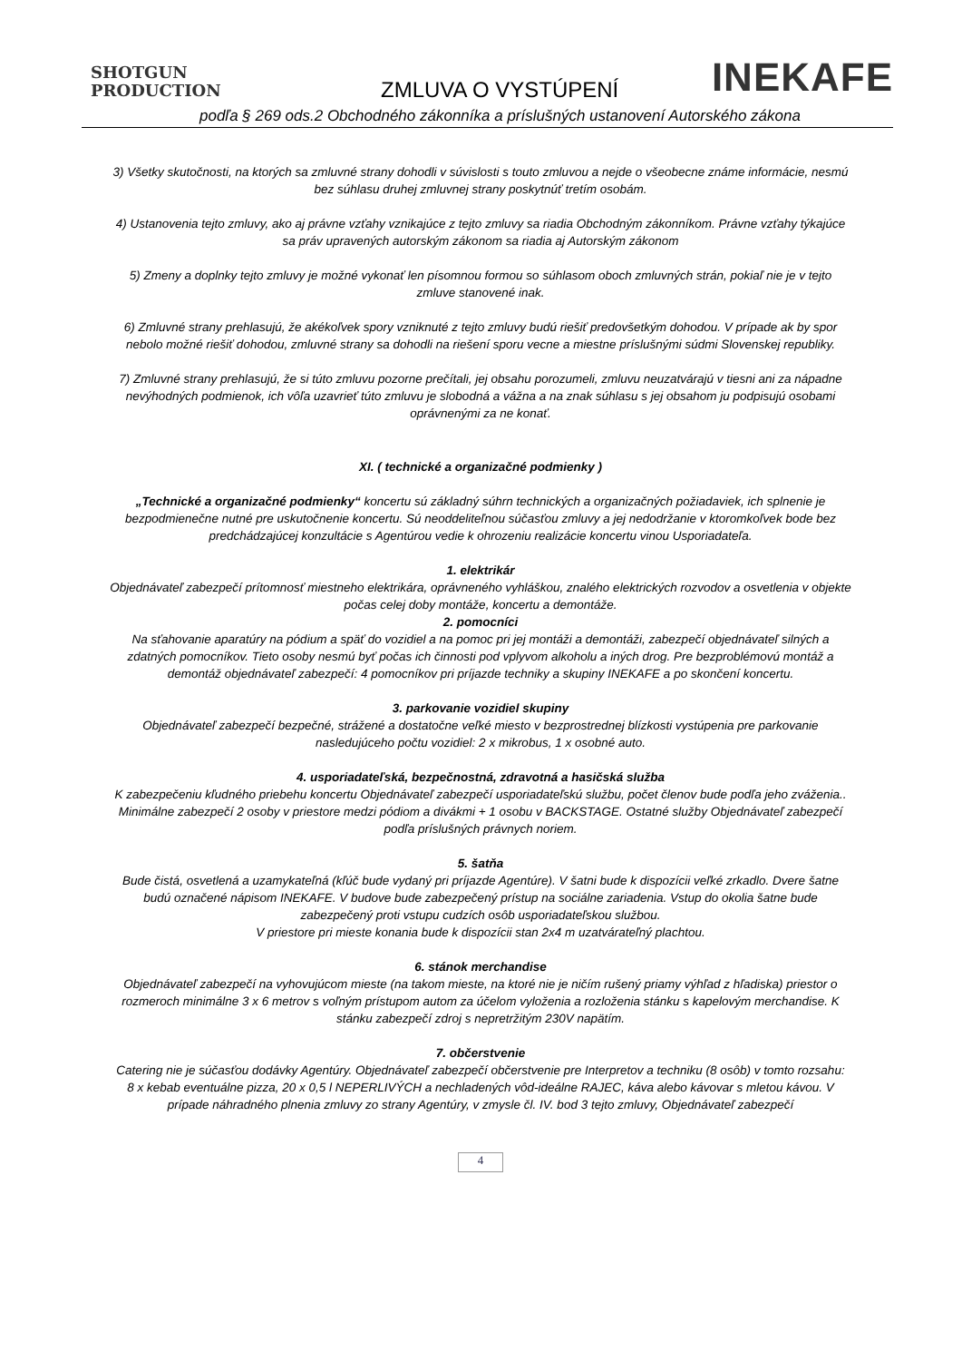SHOTGUN
PRODUCTION
ZMLUVA O VYSTÚPENÍ INEKAFE
podľa § 269 ods.2 Obchodného zákonníka a príslušných ustanovení Autorského zákona
3) Všetky skutočnosti, na ktorých sa zmluvné strany dohodli v súvislosti s touto zmluvou a nejde o všeobecne známe informácie, nesmú bez súhlasu druhej zmluvnej strany poskytnúť tretím osobám.
4) Ustanovenia tejto zmluvy, ako aj právne vzťahy vznikajúce z tejto zmluvy sa riadia Obchodným zákonníkom. Právne vzťahy týkajúce sa práv upravených autorským zákonom sa riadia aj Autorským zákonom
5) Zmeny a doplnky tejto zmluvy je možné vykonať len písomnou formou so súhlasom oboch zmluvných strán, pokiaľ nie je v tejto zmluve stanovené inak.
6) Zmluvné strany prehlasujú, že akékoľvek spory vzniknuté z tejto zmluvy budú riešiť predovšetkým dohodou. V prípade ak by spor nebolo možné riešiť dohodou, zmluvné strany sa dohodli na riešení sporu vecne a miestne príslušnými súdmi Slovenskej republiky.
7) Zmluvné strany prehlasujú, že si túto zmluvu pozorne prečítali, jej obsahu porozumeli, zmluvu neuzatvárajú v tiesni ani za nápadne nevýhodných podmienok, ich vôľa uzavrieť túto zmluvu je slobodná a vážna a na znak súhlasu s jej obsahom ju podpisujú osobami oprávnenými za ne konať.
XI. ( technické a organizačné podmienky )
„Technické a organizačné podmienky“ koncertu sú základný súhrn technických a organizačných požiadaviek, ich splnenie je bezpodmienečne nutné pre uskutočnenie koncertu. Sú neoddeliteľnou súčasťou zmluvy a jej nedodržanie v ktoromkoľvek bode bez predchádzajúcej konzultácie s Agentúrou vedie k ohrozeniu realizácie koncertu vinou Usporiadateľa.
1. elektrikár
Objednávateľ zabezpečí prítomnosť miestneho elektrikára, oprávneného vyhláškou, znalého elektrických rozvodov a osvetlenia v objekte počas celej doby montáže, koncertu a demontáže.
2. pomocníci
Na sťahovanie aparatúry na pódium a späť do vozidiel a na pomoc pri jej montáži a demontáži, zabezpečí objednávateľ silných a zdatných pomocníkov. Tieto osoby nesmú byť počas ich činnosti pod vplyvom alkoholu a iných drog. Pre bezproblémovú montáž a demontáž objednávateľ zabezpečí: 4 pomocníkov pri príjazde techniky a skupiny INEKAFE a po skončení koncertu.
3. parkovanie vozidiel skupiny
Objednávateľ zabezpečí bezpečné, strážené a dostatočne veľké miesto v bezprostrednej blízkosti vystúpenia pre parkovanie nasledujúceho počtu vozidiel: 2 x mikrobus, 1 x osobné auto.
4. usporiadateľská, bezpečnostná, zdravotná a hasičská služba
K zabezpečeniu kľudného priebehu koncertu Objednávateľ zabezpečí usporiadateľskú službu, počet členov bude podľa jeho zváženia.. Minimálne zabezpečí 2 osoby v priestore medzi pódiom a divákmi + 1 osobu v BACKSTAGE. Ostatné služby Objednávateľ zabezpečí podľa príslušných právnych noriem.
5. šatňa
Bude čistá, osvetlená a uzamykateľná (kľúč bude vydaný pri príjazde Agentúre). V šatni bude k dispozícii veľké zrkadlo. Dvere šatne budú označené nápisom INEKAFE. V budove bude zabezpečený prístup na sociálne zariadenia. Vstup do okolia šatne bude zabezpečený proti vstupu cudzích osôb usporiadateľskou službou.
V priestore pri mieste konania bude k dispozícii stan 2x4 m uzatvárateľný plachtou.
6. stánok merchandise
Objednávateľ zabezpečí na vyhovujúcom mieste (na takom mieste, na ktoré nie je ničím rušený priamy výhľad z hľadiska) priestor o rozmeroch minimálne 3 x 6 metrov s voľným prístupom autom za účelom vyloženia a rozloženia stánku s kapelovým merchandise. K stánku zabezpečí zdroj s nepretržitým 230V napätím.
7. občerstvenie
Catering nie je súčasťou dodávky Agentúry. Objednávateľ zabezpečí občerstvenie pre Interpretov a techniku (8 osôb) v tomto rozsahu:
8 x kebab eventuálne pizza, 20 x 0,5 l NEPERLIVÝCH a nechladených vôd-ideálne RAJEC, káva alebo kávovar s mletou kávou. V prípade náhradného plnenia zmluvy zo strany Agentúry, v zmysle čl. IV. bod 3 tejto zmluvy, Objednávateľ zabezpečí
4